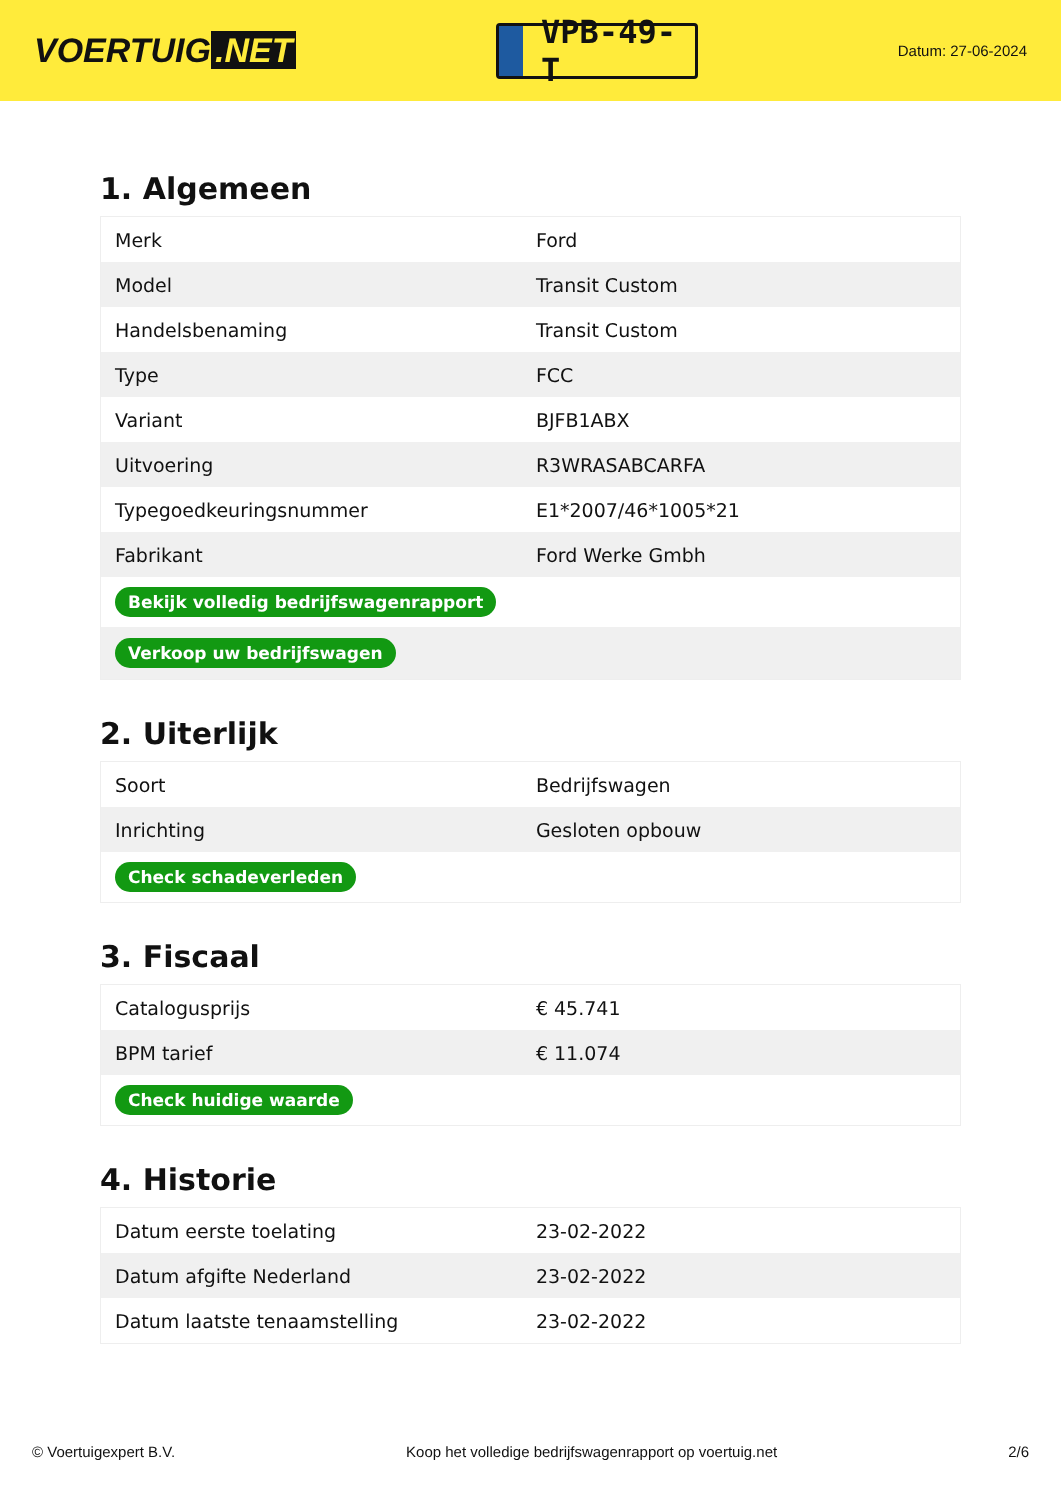VOERTUIG.NET
VPB-49-T
Datum: 27-06-2024
1. Algemeen
| Merk | Ford |
| Model | Transit Custom |
| Handelsbenaming | Transit Custom |
| Type | FCC |
| Variant | BJFB1ABX |
| Uitvoering | R3WRASABCARFA |
| Typegoedkeuringsnummer | E1*2007/46*1005*21 |
| Fabrikant | Ford Werke Gmbh |
| Bekijk volledig bedrijfswagenrapport | |
| Verkoop uw bedrijfswagen | |
2. Uiterlijk
| Soort | Bedrijfswagen |
| Inrichting | Gesloten opbouw |
| Check schadeverleden | |
3. Fiscaal
| Catalogusprijs | € 45.741 |
| BPM tarief | € 11.074 |
| Check huidige waarde | |
4. Historie
| Datum eerste toelating | 23-02-2022 |
| Datum afgifte Nederland | 23-02-2022 |
| Datum laatste tenaamstelling | 23-02-2022 |
© Voertuigexpert B.V. Koop het volledige bedrijfswagenrapport op voertuig.net 2/6